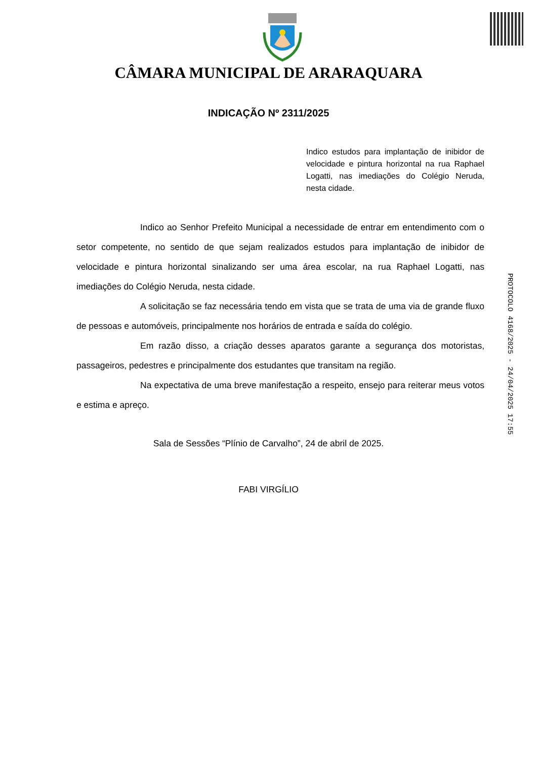CÂMARA MUNICIPAL DE ARARAQUARA
INDICAÇÃO Nº 2311/2025
Indico estudos para implantação de inibidor de velocidade e pintura horizontal na rua Raphael Logatti, nas imediações do Colégio Neruda, nesta cidade.
Indico ao Senhor Prefeito Municipal a necessidade de entrar em entendimento com o setor competente, no sentido de que sejam realizados estudos para implantação de inibidor de velocidade e pintura horizontal sinalizando ser uma área escolar, na rua Raphael Logatti, nas imediações do Colégio Neruda, nesta cidade.
A solicitação se faz necessária tendo em vista que se trata de uma via de grande fluxo de pessoas e automóveis, principalmente nos horários de entrada e saída do colégio.
Em razão disso, a criação desses aparatos garante a segurança dos motoristas, passageiros, pedestres e principalmente dos estudantes que transitam na região.
Na expectativa de uma breve manifestação a respeito, ensejo para reiterar meus votos e estima e apreço.
Sala de Sessões “Plínio de Carvalho”, 24 de abril de 2025.
FABI VIRGÍLIO
PROTOCOLO 4168/2025 - 24/04/2025 17:55